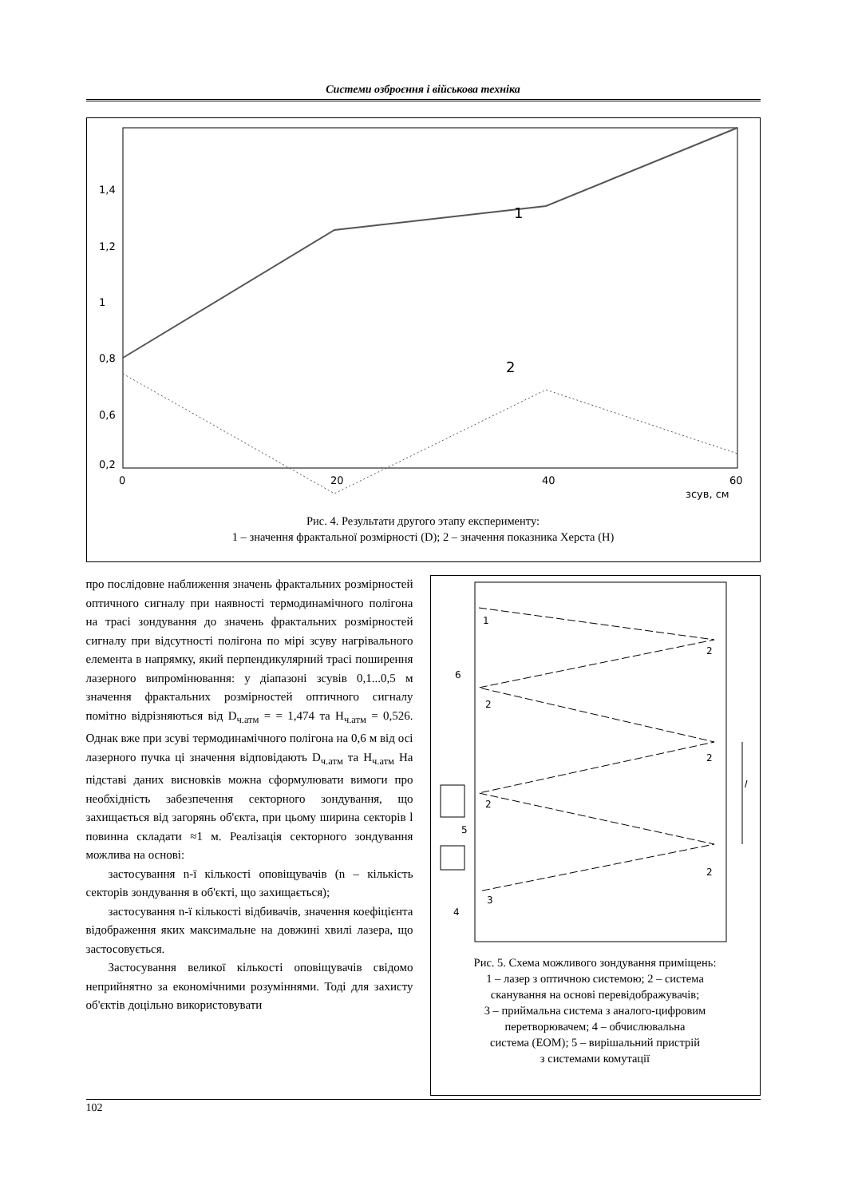Системи озброєння і військова техніка
1,4
1,2
1
0,8
0,6
0,2
0
20
40
60
зсув, см
1
2
Рис. 4. Результати другого этапу експерименту:
1 – значення фрактальної розмірності (D); 2 – значення показника Херста (Н)
про послідовне наближення значень фрактальних розмірностей оптичного сигналу при наявності термодинамічного полігона на трасі зондування до значень фрактальних розмірностей сигналу при відсутності полігона по мірі зсуву нагрівального елемента в напрямку, який перпендикулярний трасі поширення лазерного випромінювання: у діапазоні зсувів 0,1...0,5 м значення фрактальних розмірностей оптичного сигналу помітно відрізняються від D<sub>ч.атм</sub> = = 1,474 та H<sub>ч.атм</sub> = 0,526. Однак вже при зсуві термодинамічного полігона на 0,6 м від осі лазерного пучка ці значення відповідають D<sub>ч.атм</sub> та H<sub>ч.атм</sub> На підставі даних висновків можна сформулювати вимоги про необхідність забезпечення секторного зондування, що захищається від загорянь об'єкта, при цьому ширина секторів l повинна складати ≈1 м. Реалізація секторного зондування можлива на основі:
застосування n-ї кількості оповіщувачів (n – кількість секторів зондування в об'єкті, що захищається);
застосування n-ї кількості відбивачів, значення коефіцієнта відображення яких максимальне на довжині хвилі лазера, що застосовується.
Застосування великої кількості оповіщувачів свідомо неприйнятно за економічними розуміннями. Тоді для захисту об'єктів доцільно використовувати
1
2
6
2
2
2
2
3
4
5
l
Рис. 5. Схема можливого зондування приміщень:
1 – лазер з оптичною системою; 2 – система
сканування на основі перевідображувачів;
3 – приймальна система з аналого-цифровим
перетворювачем; 4 – обчислювальна
система (ЕОМ); 5 – вирішальний пристрій
з системами комутації
102